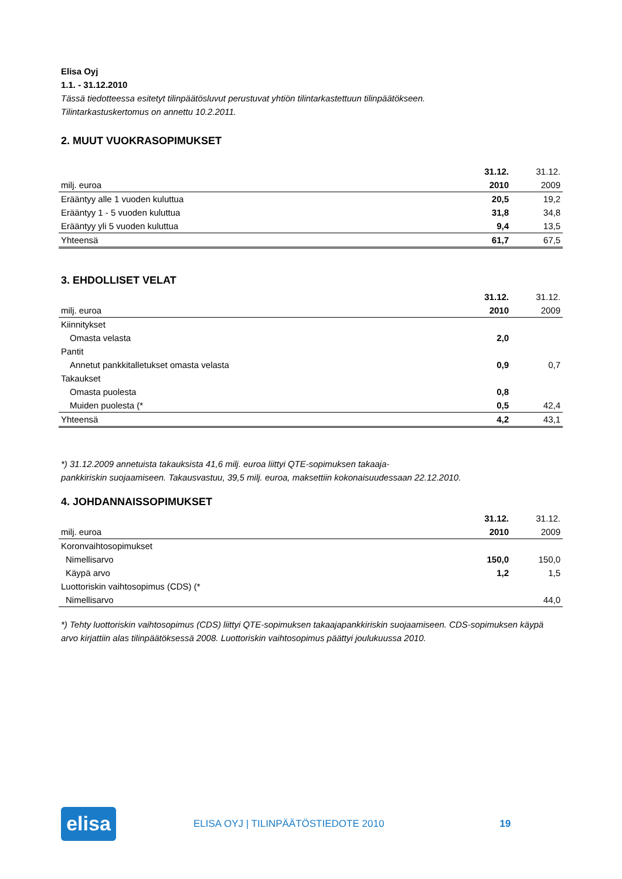Elisa Oyj
1.1. - 31.12.2010
Tässä tiedotteessa esitetyt tilinpäätösluvut perustuvat yhtiön tilintarkastettuun tilinpäätökseen.
Tilintarkastuskertomus on annettu 10.2.2011.
2. MUUT VUOKRASOPIMUKSET
| | 31.12. | 31.12. |
| milj. euroa | 2010 | 2009 |
| Erääntyy alle 1 vuoden kuluttua | 20,5 | 19,2 |
| Erääntyy 1 - 5 vuoden kuluttua | 31,8 | 34,8 |
| Erääntyy yli 5 vuoden kuluttua | 9,4 | 13,5 |
| Yhteensä | 61,7 | 67,5 |
3. EHDOLLISET VELAT
| | 31.12. | 31.12. |
| milj. euroa | 2010 | 2009 |
| Kiinnitykset | | |
| Omasta velasta | 2,0 | |
| Pantit | | |
| Annetut pankkitalletukset omasta velasta | 0,9 | 0,7 |
| Takaukset | | |
| Omasta puolesta | 0,8 | |
| Muiden puolesta (* | 0,5 | 42,4 |
| Yhteensä | 4,2 | 43,1 |
*) 31.12.2009 annetuista takauksista 41,6 milj. euroa liittyi QTE-sopimuksen takaaja-
pankkiriskin suojaamiseen. Takausvastuu, 39,5 milj. euroa, maksettiin kokonaisuudessaan 22.12.2010.
4. JOHDANNAISSOPIMUKSET
| | 31.12. | 31.12. |
| milj. euroa | 2010 | 2009 |
| Koronvaihtosopimukset | | |
| Nimellisarvo | 150,0 | 150,0 |
| Käypä arvo | 1,2 | 1,5 |
| Luottoriskin vaihtosopimus (CDS) (* | | |
| Nimellisarvo | | 44,0 |
*) Tehty luottoriskin vaihtosopimus (CDS) liittyi QTE-sopimuksen takaajapankkiriskin suojaamiseen. CDS-sopimuksen käypä arvo kirjattiin alas tilinpäätöksessä 2008. Luottoriskin vaihtosopimus päättyi joulukuussa 2010.
elisa
ELISA OYJ | TILINPÄÄTÖSTIEDOTE 2010
19